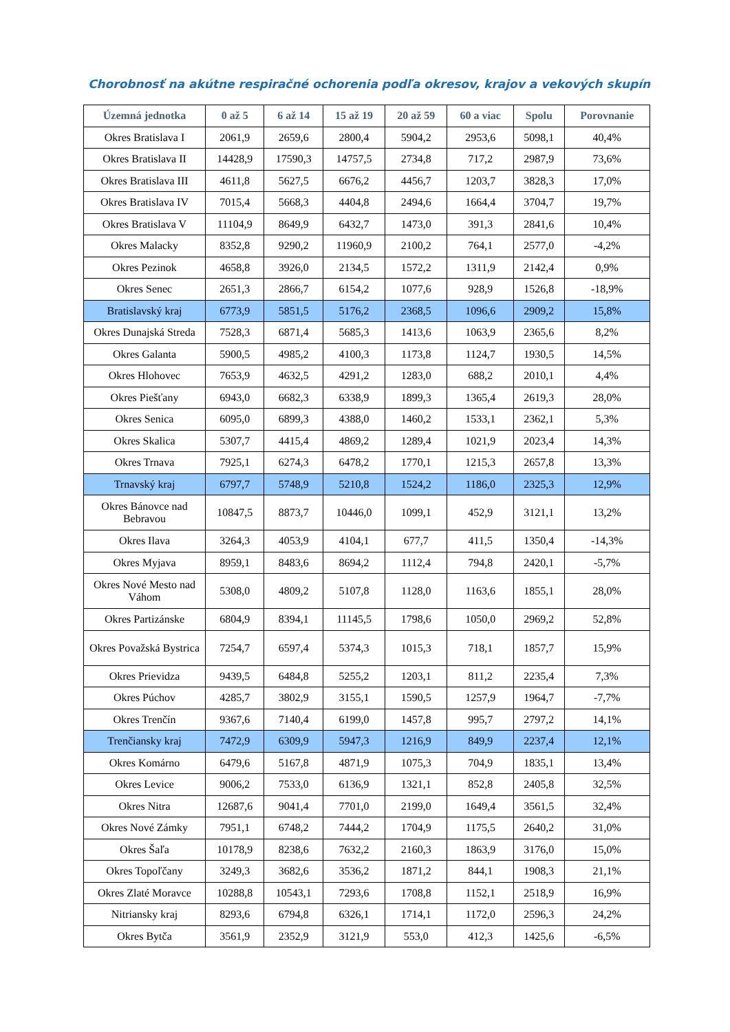Chorobnosť na akútne respiračné ochorenia podľa okresov, krajov a vekových skupín
| Územná jednotka | 0 až 5 | 6 až 14 | 15 až 19 | 20 až 59 | 60 a viac | Spolu | Porovnanie |
| --- | --- | --- | --- | --- | --- | --- | --- |
| Okres Bratislava I | 2061,9 | 2659,6 | 2800,4 | 5904,2 | 2953,6 | 5098,1 | 40,4% |
| Okres Bratislava II | 14428,9 | 17590,3 | 14757,5 | 2734,8 | 717,2 | 2987,9 | 73,6% |
| Okres Bratislava III | 4611,8 | 5627,5 | 6676,2 | 4456,7 | 1203,7 | 3828,3 | 17,0% |
| Okres Bratislava IV | 7015,4 | 5668,3 | 4404,8 | 2494,6 | 1664,4 | 3704,7 | 19,7% |
| Okres Bratislava V | 11104,9 | 8649,9 | 6432,7 | 1473,0 | 391,3 | 2841,6 | 10,4% |
| Okres Malacky | 8352,8 | 9290,2 | 11960,9 | 2100,2 | 764,1 | 2577,0 | -4,2% |
| Okres Pezinok | 4658,8 | 3926,0 | 2134,5 | 1572,2 | 1311,9 | 2142,4 | 0,9% |
| Okres Senec | 2651,3 | 2866,7 | 6154,2 | 1077,6 | 928,9 | 1526,8 | -18,9% |
| Bratislavský kraj | 6773,9 | 5851,5 | 5176,2 | 2368,5 | 1096,6 | 2909,2 | 15,8% |
| Okres Dunajská Streda | 7528,3 | 6871,4 | 5685,3 | 1413,6 | 1063,9 | 2365,6 | 8,2% |
| Okres Galanta | 5900,5 | 4985,2 | 4100,3 | 1173,8 | 1124,7 | 1930,5 | 14,5% |
| Okres Hlohovec | 7653,9 | 4632,5 | 4291,2 | 1283,0 | 688,2 | 2010,1 | 4,4% |
| Okres Piešťany | 6943,0 | 6682,3 | 6338,9 | 1899,3 | 1365,4 | 2619,3 | 28,0% |
| Okres Senica | 6095,0 | 6899,3 | 4388,0 | 1460,2 | 1533,1 | 2362,1 | 5,3% |
| Okres Skalica | 5307,7 | 4415,4 | 4869,2 | 1289,4 | 1021,9 | 2023,4 | 14,3% |
| Okres Trnava | 7925,1 | 6274,3 | 6478,2 | 1770,1 | 1215,3 | 2657,8 | 13,3% |
| Trnavský kraj | 6797,7 | 5748,9 | 5210,8 | 1524,2 | 1186,0 | 2325,3 | 12,9% |
| Okres Bánovce nad Bebravou | 10847,5 | 8873,7 | 10446,0 | 1099,1 | 452,9 | 3121,1 | 13,2% |
| Okres Ilava | 3264,3 | 4053,9 | 4104,1 | 677,7 | 411,5 | 1350,4 | -14,3% |
| Okres Myjava | 8959,1 | 8483,6 | 8694,2 | 1112,4 | 794,8 | 2420,1 | -5,7% |
| Okres Nové Mesto nad Váhom | 5308,0 | 4809,2 | 5107,8 | 1128,0 | 1163,6 | 1855,1 | 28,0% |
| Okres Partizánske | 6804,9 | 8394,1 | 11145,5 | 1798,6 | 1050,0 | 2969,2 | 52,8% |
| Okres Považská Bystrica | 7254,7 | 6597,4 | 5374,3 | 1015,3 | 718,1 | 1857,7 | 15,9% |
| Okres Prievidza | 9439,5 | 6484,8 | 5255,2 | 1203,1 | 811,2 | 2235,4 | 7,3% |
| Okres Púchov | 4285,7 | 3802,9 | 3155,1 | 1590,5 | 1257,9 | 1964,7 | -7,7% |
| Okres Trenčín | 9367,6 | 7140,4 | 6199,0 | 1457,8 | 995,7 | 2797,2 | 14,1% |
| Trenčiansky kraj | 7472,9 | 6309,9 | 5947,3 | 1216,9 | 849,9 | 2237,4 | 12,1% |
| Okres Komárno | 6479,6 | 5167,8 | 4871,9 | 1075,3 | 704,9 | 1835,1 | 13,4% |
| Okres Levice | 9006,2 | 7533,0 | 6136,9 | 1321,1 | 852,8 | 2405,8 | 32,5% |
| Okres Nitra | 12687,6 | 9041,4 | 7701,0 | 2199,0 | 1649,4 | 3561,5 | 32,4% |
| Okres Nové Zámky | 7951,1 | 6748,2 | 7444,2 | 1704,9 | 1175,5 | 2640,2 | 31,0% |
| Okres Šaľa | 10178,9 | 8238,6 | 7632,2 | 2160,3 | 1863,9 | 3176,0 | 15,0% |
| Okres Topoľčany | 3249,3 | 3682,6 | 3536,2 | 1871,2 | 844,1 | 1908,3 | 21,1% |
| Okres Zlaté Moravce | 10288,8 | 10543,1 | 7293,6 | 1708,8 | 1152,1 | 2518,9 | 16,9% |
| Nitriansky kraj | 8293,6 | 6794,8 | 6326,1 | 1714,1 | 1172,0 | 2596,3 | 24,2% |
| Okres Bytča | 3561,9 | 2352,9 | 3121,9 | 553,0 | 412,3 | 1425,6 | -6,5% |